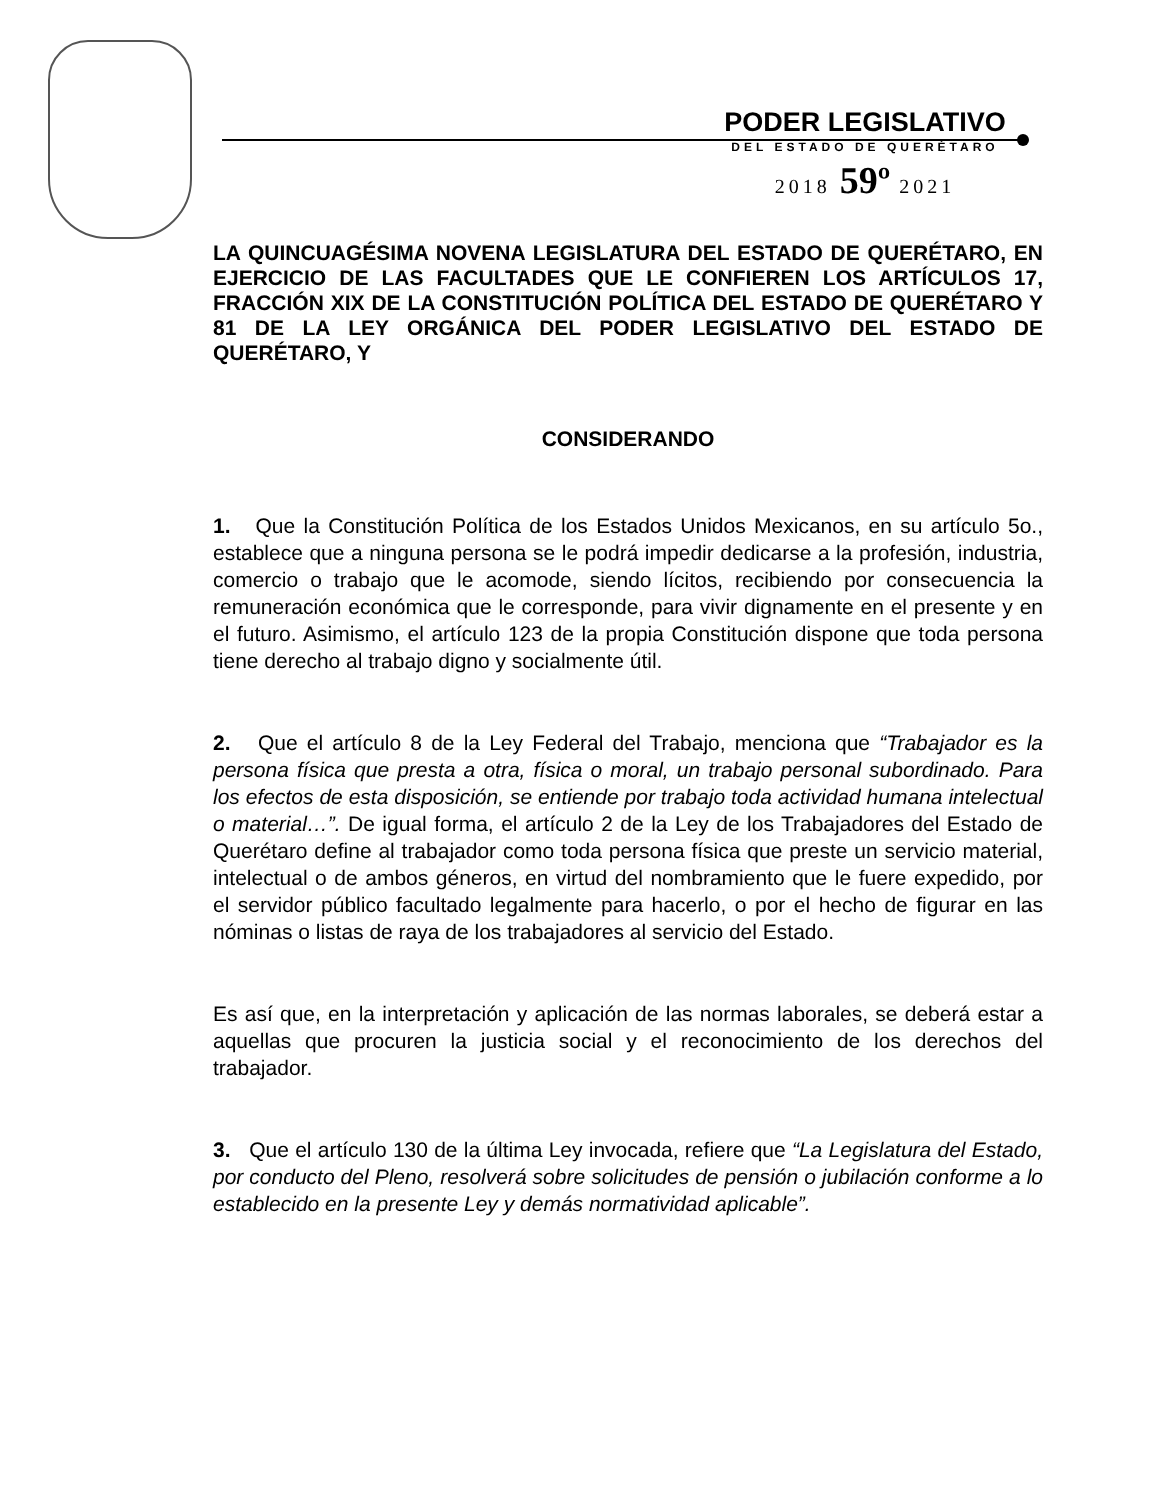PODER LEGISLATIVO
DEL ESTADO DE QUERÉTARO
2018 59º 2021
LA QUINCUAGÉSIMA NOVENA LEGISLATURA DEL ESTADO DE QUERÉTARO, EN EJERCICIO DE LAS FACULTADES QUE LE CONFIEREN LOS ARTÍCULOS 17, FRACCIÓN XIX DE LA CONSTITUCIÓN POLÍTICA DEL ESTADO DE QUERÉTARO Y 81 DE LA LEY ORGÁNICA DEL PODER LEGISLATIVO DEL ESTADO DE QUERÉTARO, Y
CONSIDERANDO
1. Que la Constitución Política de los Estados Unidos Mexicanos, en su artículo 5o., establece que a ninguna persona se le podrá impedir dedicarse a la profesión, industria, comercio o trabajo que le acomode, siendo lícitos, recibiendo por consecuencia la remuneración económica que le corresponde, para vivir dignamente en el presente y en el futuro. Asimismo, el artículo 123 de la propia Constitución dispone que toda persona tiene derecho al trabajo digno y socialmente útil.
2. Que el artículo 8 de la Ley Federal del Trabajo, menciona que “Trabajador es la persona física que presta a otra, física o moral, un trabajo personal subordinado. Para los efectos de esta disposición, se entiende por trabajo toda actividad humana intelectual o material…”. De igual forma, el artículo 2 de la Ley de los Trabajadores del Estado de Querétaro define al trabajador como toda persona física que preste un servicio material, intelectual o de ambos géneros, en virtud del nombramiento que le fuere expedido, por el servidor público facultado legalmente para hacerlo, o por el hecho de figurar en las nóminas o listas de raya de los trabajadores al servicio del Estado.
Es así que, en la interpretación y aplicación de las normas laborales, se deberá estar a aquellas que procuren la justicia social y el reconocimiento de los derechos del trabajador.
3. Que el artículo 130 de la última Ley invocada, refiere que “La Legislatura del Estado, por conducto del Pleno, resolverá sobre solicitudes de pensión o jubilación conforme a lo establecido en la presente Ley y demás normatividad aplicable”.